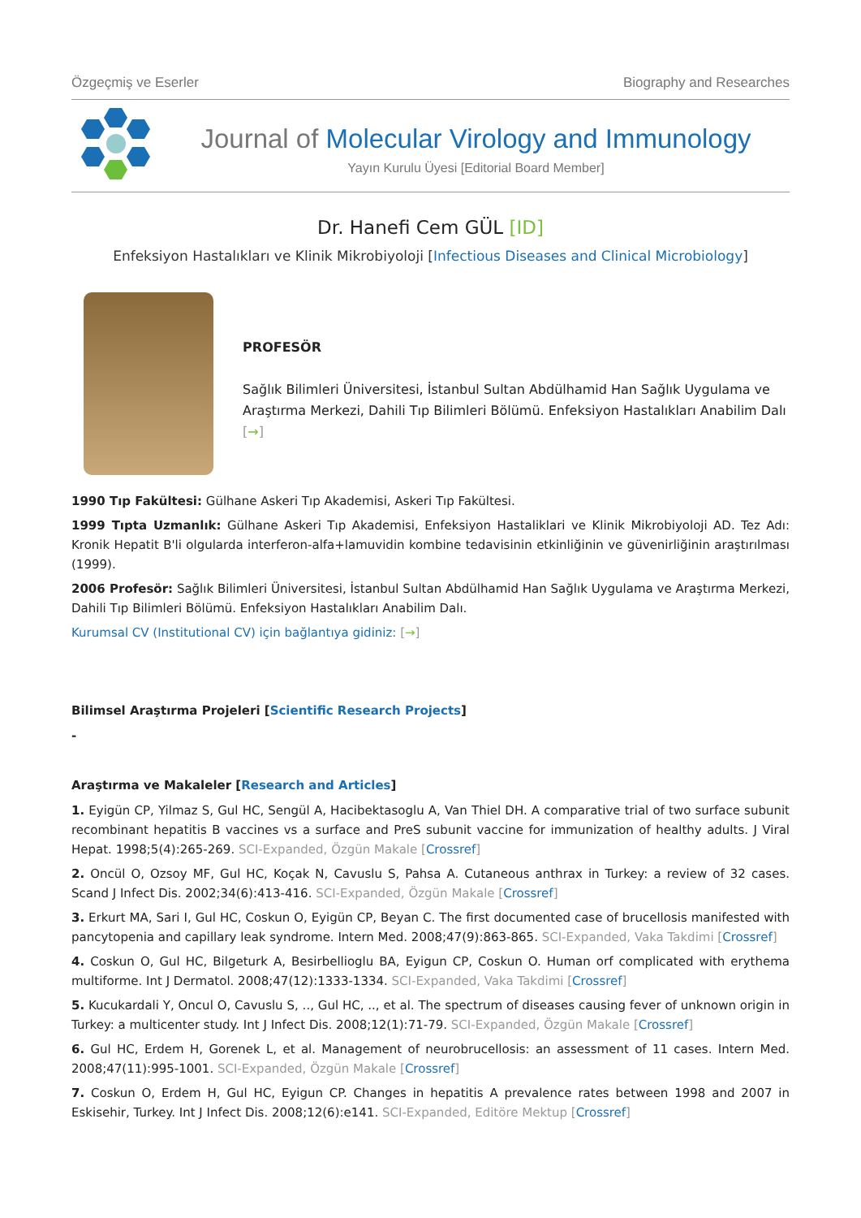Özgeçmiş ve Eserler Biography and Researches
Journal of Molecular Virology and Immunology
Yayın Kurulu Üyesi [Editorial Board Member]
Dr. Hanefi Cem GÜL [ID]
Enfeksiyon Hastalıkları ve Klinik Mikrobiyoloji [Infectious Diseases and Clinical Microbiology]
PROFESÖR
Sağlık Bilimleri Üniversitesi, İstanbul Sultan Abdülhamid Han Sağlık Uygulama ve Araştırma Merkezi, Dahili Tıp Bilimleri Bölümü. Enfeksiyon Hastalıkları Anabilim Dalı [→]
1990 Tıp Fakültesi: Gülhane Askeri Tıp Akademisi, Askeri Tıp Fakültesi.
1999 Tıpta Uzmanlık: Gülhane Askeri Tıp Akademisi, Enfeksiyon Hastaliklari ve Klinik Mikrobiyoloji AD. Tez Adı: Kronik Hepatit B'li olgularda interferon-alfa+lamuvidin kombine tedavisinin etkinliğinin ve güvenirliğinin araştırılması (1999).
2006 Profesör: Sağlık Bilimleri Üniversitesi, İstanbul Sultan Abdülhamid Han Sağlık Uygulama ve Araştırma Merkezi, Dahili Tıp Bilimleri Bölümü. Enfeksiyon Hastalıkları Anabilim Dalı.
Kurumsal CV (Institutional CV) için bağlantıya gidiniz: [→]
Bilimsel Araştırma Projeleri [Scientific Research Projects]
-
Araştırma ve Makaleler [Research and Articles]
1. Eyigün CP, Yilmaz S, Gul HC, Sengül A, Hacibektasoglu A, Van Thiel DH. A comparative trial of two surface subunit recombinant hepatitis B vaccines vs a surface and PreS subunit vaccine for immunization of healthy adults. J Viral Hepat. 1998;5(4):265-269. SCI-Expanded, Özgün Makale [Crossref]
2. Oncül O, Ozsoy MF, Gul HC, Koçak N, Cavuslu S, Pahsa A. Cutaneous anthrax in Turkey: a review of 32 cases. Scand J Infect Dis. 2002;34(6):413-416. SCI-Expanded, Özgün Makale [Crossref]
3. Erkurt MA, Sari I, Gul HC, Coskun O, Eyigün CP, Beyan C. The first documented case of brucellosis manifested with pancytopenia and capillary leak syndrome. Intern Med. 2008;47(9):863-865. SCI-Expanded, Vaka Takdimi [Crossref]
4. Coskun O, Gul HC, Bilgeturk A, Besirbellioglu BA, Eyigun CP, Coskun O. Human orf complicated with erythema multiforme. Int J Dermatol. 2008;47(12):1333-1334. SCI-Expanded, Vaka Takdimi [Crossref]
5. Kucukardali Y, Oncul O, Cavuslu S, .., Gul HC, .., et al. The spectrum of diseases causing fever of unknown origin in Turkey: a multicenter study. Int J Infect Dis. 2008;12(1):71-79. SCI-Expanded, Özgün Makale [Crossref]
6. Gul HC, Erdem H, Gorenek L, et al. Management of neurobrucellosis: an assessment of 11 cases. Intern Med. 2008;47(11):995-1001. SCI-Expanded, Özgün Makale [Crossref]
7. Coskun O, Erdem H, Gul HC, Eyigun CP. Changes in hepatitis A prevalence rates between 1998 and 2007 in Eskisehir, Turkey. Int J Infect Dis. 2008;12(6):e141. SCI-Expanded, Editöre Mektup [Crossref]